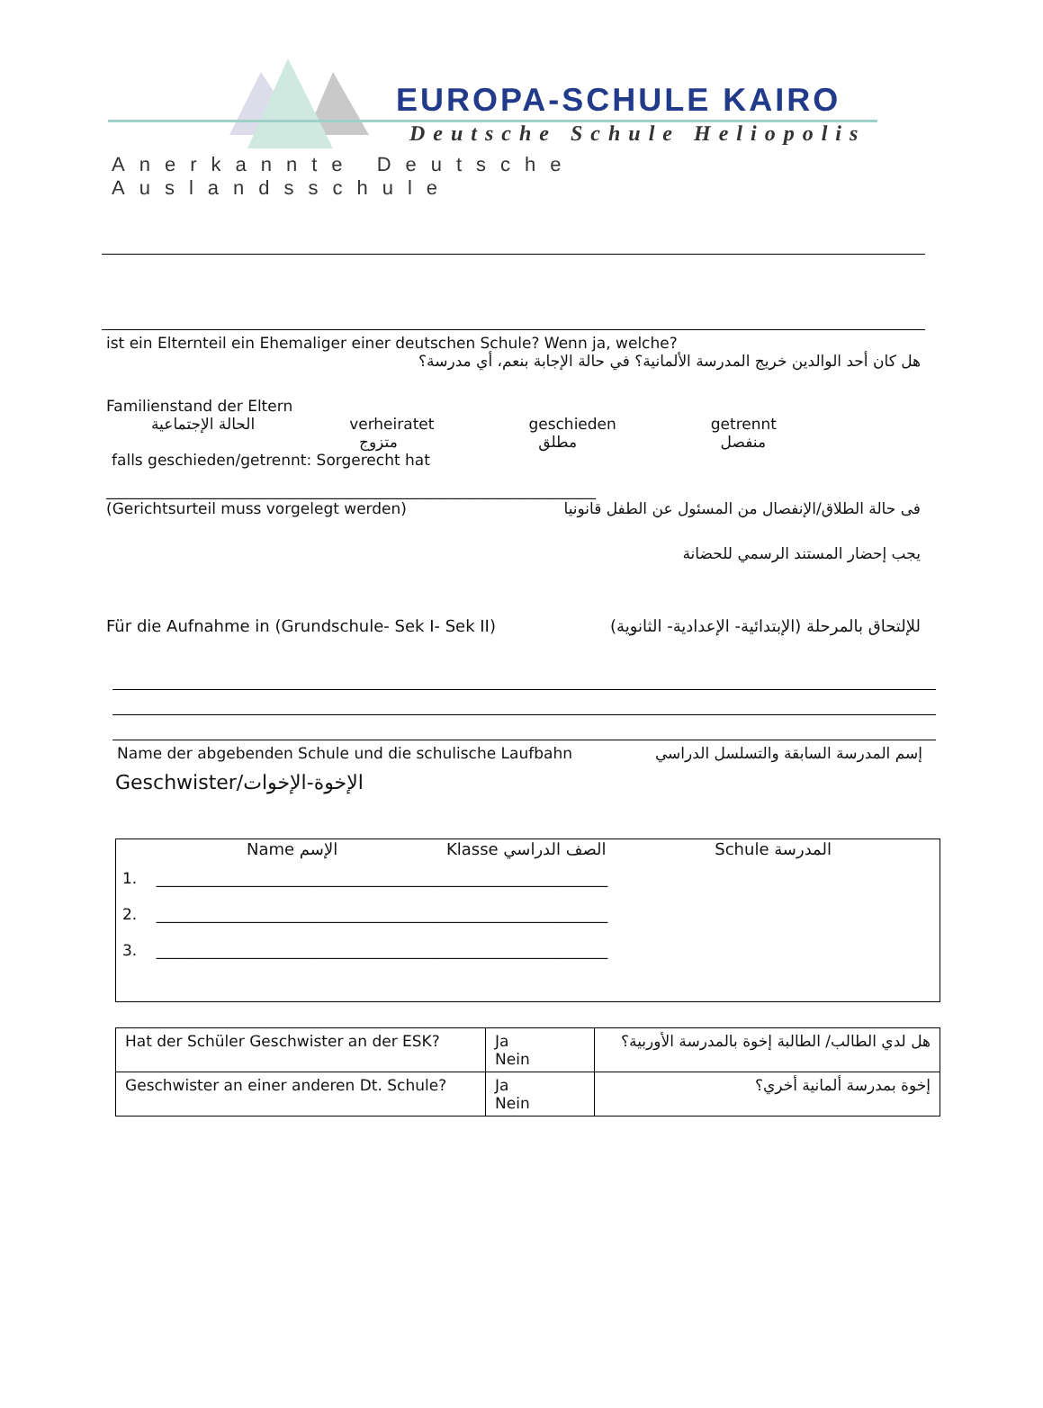EUROPA-SCHULE KAIRO
Deutsche Schule Heliopolis
Anerkannte Deutsche Auslandsschule
ist ein Elternteil ein Ehemaliger einer deutschen Schule? Wenn ja, welche?
هل كان أحد الوالدين خريج المدرسة الألمانية؟ في حالة الإجابة بنعم، أي مدرسة؟
Familienstand der Eltern
الحالة الإجتماعية verheiratet
متزوج geschieden
مطلق getrennt
منفصل
falls geschieden/getrennt: Sorgerecht hat
________________________________________________________________
(Gerichtsurteil muss vorgelegt werden) فى حالة الطلاق/الإنفصال من المسئول عن الطفل قانونيا
يجب إحضار المستند الرسمي للحضانة
Für die Aufnahme in (Grundschule- Sek I- Sek II) للإلتحاق بالمرحلة (الإبتدائية- الإعدادية- الثانوية)
Name der abgebenden Schule und die schulische Laufbahn إسم المدرسة السابقة والتسلسل الدراسي
Geschwister/الإخوة-الإخوات
Name الإسم Klasse الصف الدراسي Schule المدرسة
1. ___________________________________________________________
2. ___________________________________________________________
3. ___________________________________________________________
| Hat der Schüler Geschwister an der ESK? | Ja Nein | هل لدي الطالب/ الطالبة إخوة بالمدرسة الأوربية؟ |
| Geschwister an einer anderen Dt. Schule? | Ja Nein | إخوة بمدرسة ألمانية أخري؟ |